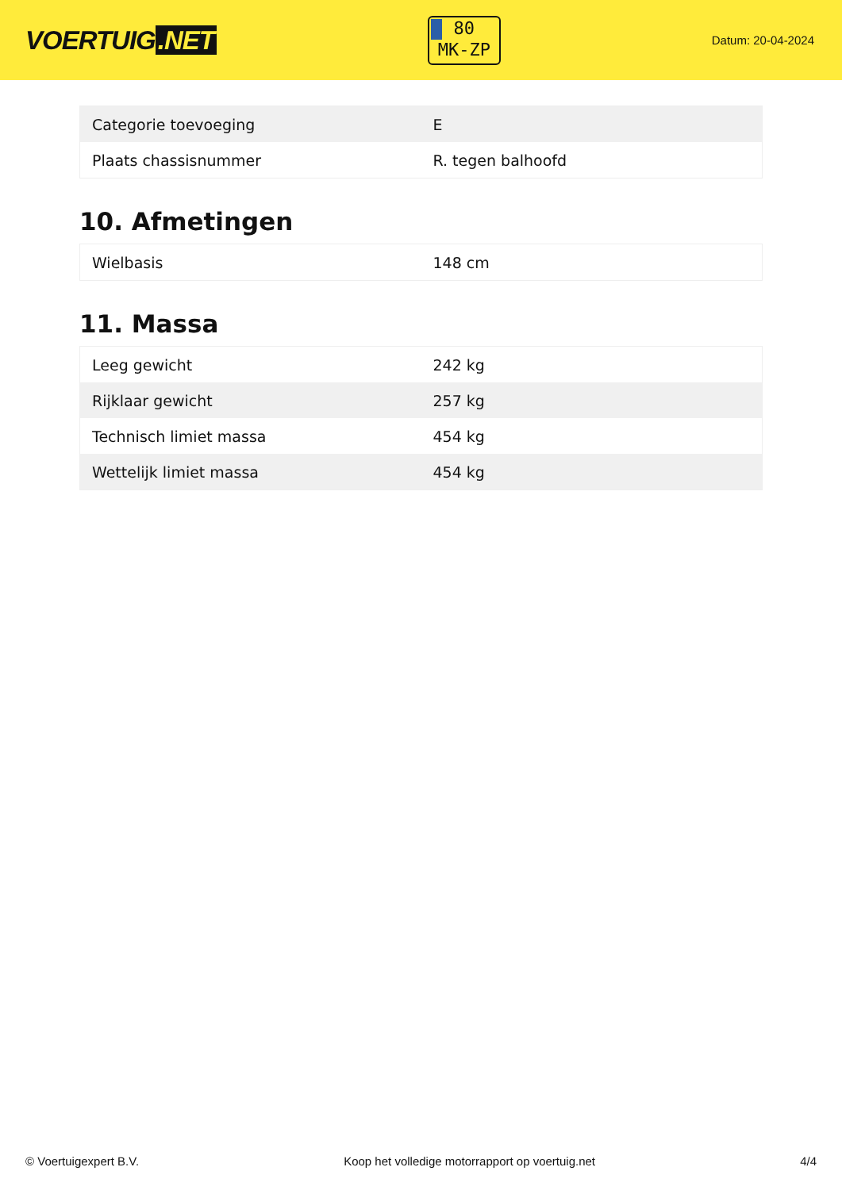VOERTUIG.NET
80
MK-ZP
Datum: 20-04-2024
| Categorie toevoeging | E |
| Plaats chassisnummer | R. tegen balhoofd |
10. Afmetingen
| Wielbasis | 148 cm |
11. Massa
| Leeg gewicht | 242 kg |
| Rijklaar gewicht | 257 kg |
| Technisch limiet massa | 454 kg |
| Wettelijk limiet massa | 454 kg |
© Voertuigexpert B.V. Koop het volledige motorrapport op voertuig.net 4/4